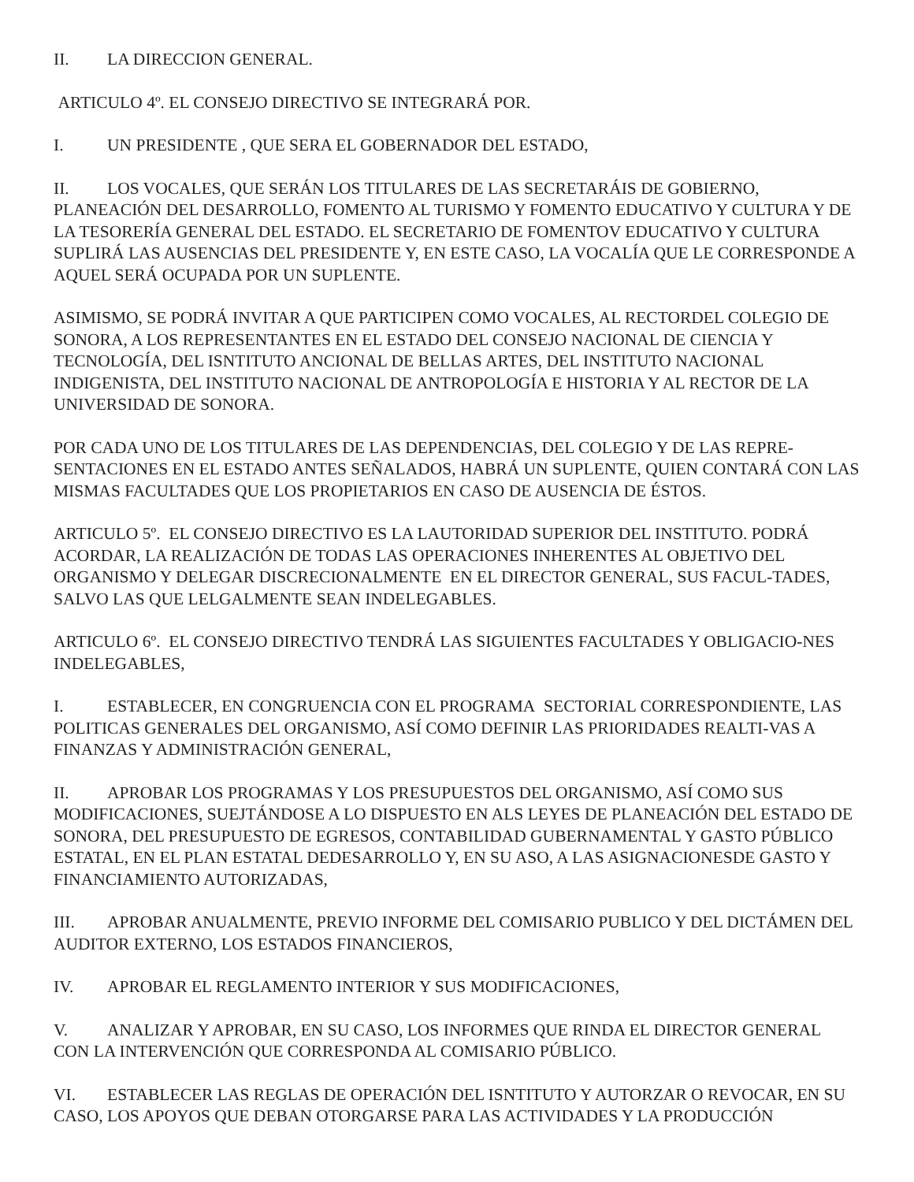II. LA DIRECCION GENERAL.
ARTICULO 4º. EL CONSEJO DIRECTIVO SE INTEGRARÁ POR.
I. UN PRESIDENTE , QUE SERA EL GOBERNADOR DEL ESTADO,
II. LOS VOCALES, QUE SERÁN LOS TITULARES DE LAS SECRETARÁIS DE GOBIERNO, PLANEACIÓN DEL DESARROLLO, FOMENTO AL TURISMO Y FOMENTO EDUCATIVO Y CULTURA Y DE LA TESORERÍA GENERAL DEL ESTADO. EL SECRETARIO DE FOMENTOV EDUCATIVO Y CULTURA SUPLIRÁ LAS AUSENCIAS DEL PRESIDENTE Y, EN ESTE CASO, LA VOCALÍA QUE LE CORRESPONDE A AQUEL SERÁ OCUPADA POR UN SUPLENTE.
ASIMISMO, SE PODRÁ INVITAR A QUE PARTICIPEN COMO VOCALES, AL RECTORDEL COLEGIO DE SONORA, A LOS REPRESENTANTES EN EL ESTADO DEL CONSEJO NACIONAL DE CIENCIA Y TECNOLOGÍA, DEL ISNTITUTO ANCIONAL DE BELLAS ARTES, DEL INSTITUTO NACIONAL INDIGENISTA, DEL INSTITUTO NACIONAL DE ANTROPOLOGÍA E HISTORIA Y AL RECTOR DE LA UNIVERSIDAD DE SONORA.
POR CADA UNO DE LOS TITULARES DE LAS DEPENDENCIAS, DEL COLEGIO Y DE LAS REPRE-SENTACIONES EN EL ESTADO ANTES SEÑALADOS, HABRÁ UN SUPLENTE, QUIEN CONTARÁ CON LAS MISMAS FACULTADES QUE LOS PROPIETARIOS EN CASO DE AUSENCIA DE ÉSTOS.
ARTICULO 5º. EL CONSEJO DIRECTIVO ES LA LAUTORIDAD SUPERIOR DEL INSTITUTO. PODRÁ ACORDAR, LA REALIZACIÓN DE TODAS LAS OPERACIONES INHERENTES AL OBJETIVO DEL ORGANISMO Y DELEGAR DISCRECIONALMENTE EN EL DIRECTOR GENERAL, SUS FACUL-TADES, SALVO LAS QUE LELGALMENTE SEAN INDELEGABLES.
ARTICULO 6º. EL CONSEJO DIRECTIVO TENDRÁ LAS SIGUIENTES FACULTADES Y OBLIGACIO-NES INDELEGABLES,
I. ESTABLECER, EN CONGRUENCIA CON EL PROGRAMA SECTORIAL CORRESPONDIENTE, LAS POLITICAS GENERALES DEL ORGANISMO, ASÍ COMO DEFINIR LAS PRIORIDADES REALTI-VAS A FINANZAS Y ADMINISTRACIÓN GENERAL,
II. APROBAR LOS PROGRAMAS Y LOS PRESUPUESTOS DEL ORGANISMO, ASÍ COMO SUS MODIFICACIONES, SUEJTÁNDOSE A LO DISPUESTO EN ALS LEYES DE PLANEACIÓN DEL ESTADO DE SONORA, DEL PRESUPUESTO DE EGRESOS, CONTABILIDAD GUBERNAMENTAL Y GASTO PÚBLICO ESTATAL, EN EL PLAN ESTATAL DEDESARROLLO Y, EN SU ASO, A LAS ASIGNACIONESDE GASTO Y FINANCIAMIENTO AUTORIZADAS,
III. APROBAR ANUALMENTE, PREVIO INFORME DEL COMISARIO PUBLICO Y DEL DICTÁMEN DEL AUDITOR EXTERNO, LOS ESTADOS FINANCIEROS,
IV. APROBAR EL REGLAMENTO INTERIOR Y SUS MODIFICACIONES,
V. ANALIZAR Y APROBAR, EN SU CASO, LOS INFORMES QUE RINDA EL DIRECTOR GENERAL CON LA INTERVENCIÓN QUE CORRESPONDA AL COMISARIO PÚBLICO.
VI. ESTABLECER LAS REGLAS DE OPERACIÓN DEL ISNTITUTO Y AUTORZAR O REVOCAR, EN SU CASO, LOS APOYOS QUE DEBAN OTORGARSE PARA LAS ACTIVIDADES Y LA PRODUCCIÓN